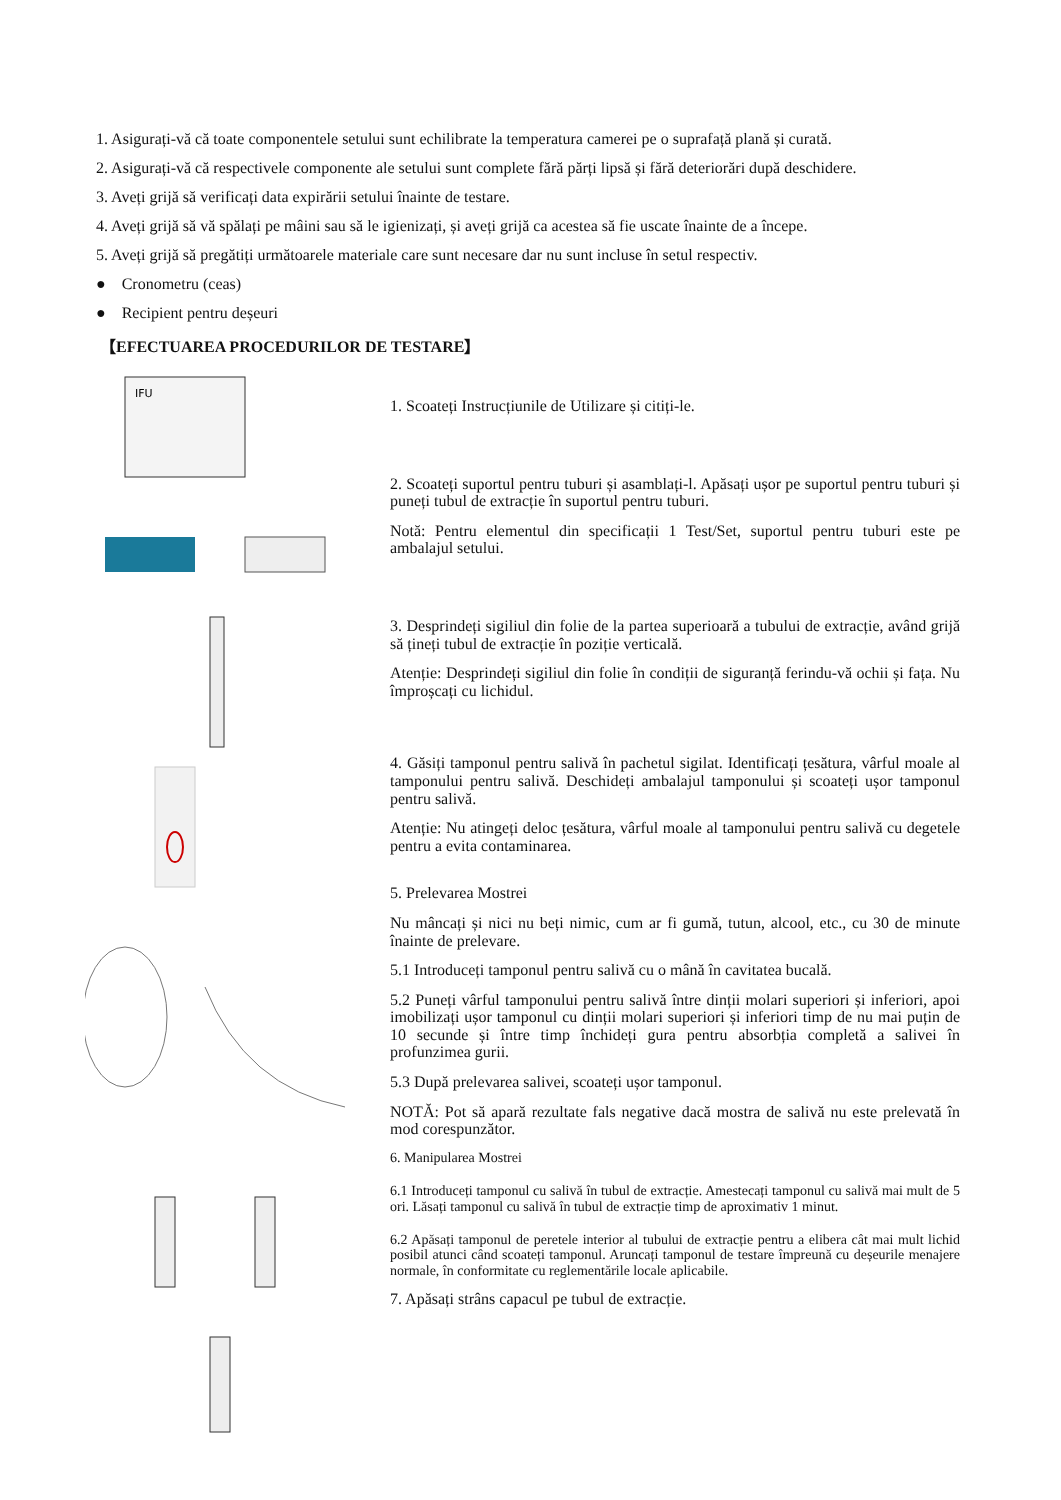1. Asigurați-vă că toate componentele setului sunt echilibrate la temperatura camerei pe o suprafață plană și curată.
2. Asigurați-vă că respectivele componente ale setului sunt complete fără părți lipsă și fără deteriorări după deschidere.
3. Aveți grijă să verificați data expirării setului înainte de testare.
4. Aveți grijă să vă spălați pe mâini sau să le igienizați, și aveți grijă ca acestea să fie uscate înainte de a începe.
5. Aveți grijă să pregătiți următoarele materiale care sunt necesare dar nu sunt incluse în setul respectiv.
● Cronometru (ceas)
● Recipient pentru deșeuri
【EFECTUAREA PROCEDURILOR DE TESTARE】
IFU
1. Scoateți Instrucțiunile de Utilizare și citiți-le.
2. Scoateți suportul pentru tuburi și asamblați-l. Apăsați ușor pe suportul pentru tuburi și puneți tubul de extracție în suportul pentru tuburi.
Notă: Pentru elementul din specificații 1 Test/Set, suportul pentru tuburi este pe ambalajul setului.
3. Desprindeți sigiliul din folie de la partea superioară a tubului de extracție, având grijă să țineți tubul de extracție în poziție verticală.
Atenție: Desprindeți sigiliul din folie în condiții de siguranță ferindu-vă ochii și fața. Nu împroșcați cu lichidul.
4. Găsiți tamponul pentru salivă în pachetul sigilat. Identificați țesătura, vârful moale al tamponului pentru salivă. Deschideți ambalajul tamponului și scoateți ușor tamponul pentru salivă.
Atenție: Nu atingeți deloc țesătura, vârful moale al tamponului pentru salivă cu degetele pentru a evita contaminarea.
5. Prelevarea Mostrei
Nu mâncați și nici nu beți nimic, cum ar fi gumă, tutun, alcool, etc., cu 30 de minute înainte de prelevare.
5.1 Introduceți tamponul pentru salivă cu o mână în cavitatea bucală.
5.2 Puneți vârful tamponului pentru salivă între dinții molari superiori și inferiori, apoi imobilizați ușor tamponul cu dinții molari superiori și inferiori timp de nu mai puțin de 10 secunde și între timp închideți gura pentru absorbția completă a salivei în profunzimea gurii.
5.3 După prelevarea salivei, scoateți ușor tamponul.
NOTĂ: Pot să apară rezultate fals negative dacă mostra de salivă nu este prelevată în mod corespunzător.
6. Manipularea Mostrei
6.1 Introduceți tamponul cu salivă în tubul de extracție. Amestecați tamponul cu salivă mai mult de 5 ori. Lăsați tamponul cu salivă în tubul de extracție timp de aproximativ 1 minut.
6.2 Apăsați tamponul de peretele interior al tubului de extracție pentru a elibera cât mai mult lichid posibil atunci când scoateți tamponul. Aruncați tamponul de testare împreună cu deșeurile menajere normale, în conformitate cu reglementările locale aplicabile.
7. Apăsați strâns capacul pe tubul de extracție.